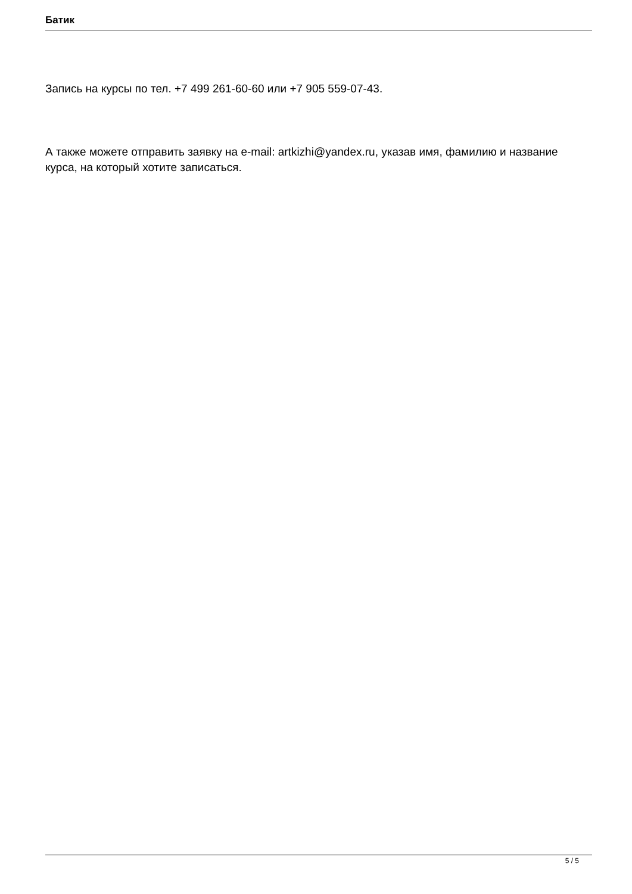Батик
Запись на курсы по тел. +7 499 261-60-60 или +7 905 559-07-43.
А также можете отправить заявку на e-mail: artkizhi@yandex.ru, указав имя, фамилию и название курса, на который хотите записаться.
5 / 5